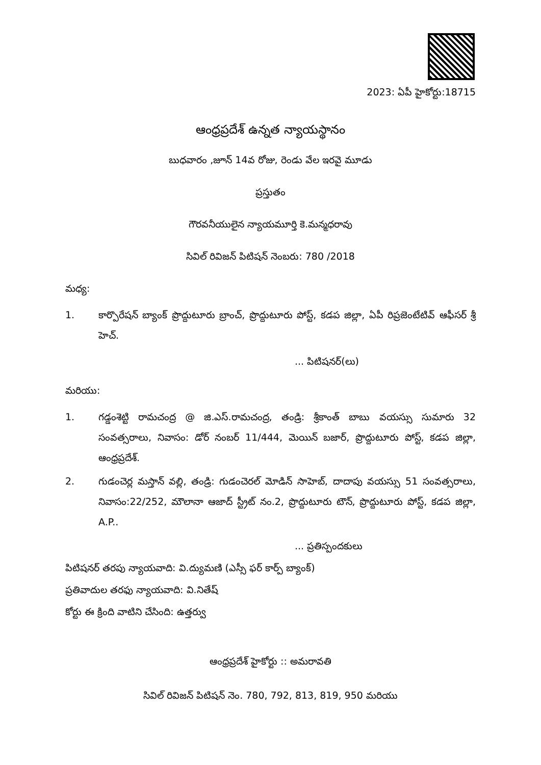2023: ఏపీ హైకోర్టు:18715
ఆంధ్రప్రదేశ్ ఉన్నత న్యాయస్థానం
బుధవారం ,జూన్ 14వ రోజు, రెండు వేల ఇరవై మూడు
ప్రస్తుతం
గౌరవనీయులైన న్యాయమూర్తి కె.మన్మధరావు
సివిల్ రివిజన్ పిటిషన్ నెంబరు: 780 /2018
మధ్య:
1. కార్పొరేషన్ బ్యాంక్ ప్రొద్దుటూరు బ్రాంచ్, ప్రొద్దుటూరు పోస్ట్, కడప జిల్లా, ఏపీ రిప్రజెంటేటివ్ ఆఫీసర్ శ్రీ హెచ్.
... పిటిషనర్(లు)
మరియు:
1. గడ్డంశెట్టి రామచంద్ర @ జి.ఎస్.రామచంద్ర, తండ్రి: శ్రీకాంత్ బాబు వయస్సు సుమారు 32 సంవత్సరాలు, నివాసం: డోర్ నంబర్ 11/444, మెయిన్ బజార్, ప్రొద్దుటూరు పోస్ట్, కడప జిల్లా, ఆంధ్రప్రదేశ్.
2. గుడంచెర్ల మస్తాన్ వల్లి, తండ్రి: గుడంచెరల్ మోడిన్ సాహెబ్, దాదాపు వయస్సు 51 సంవత్సరాలు, నివాసం:22/252, మౌలానా ఆజాద్ స్ట్రీట్ నం.2, ప్రొద్దుటూరు టౌన్, ప్రొద్దుటూరు పోస్ట్, కడప జిల్లా, A.P..
... ప్రతిస్పందకులు
పిటిషనర్ తరపు న్యాయవాది: వి.ద్యుమణి (ఎస్సీ ఫర్ కార్ప్ బ్యాంక్)
ప్రతివాదుల తరఫు న్యాయవాది: వి.నితేష్
కోర్టు ఈ క్రింది వాటిని చేసింది: ఉత్తర్వు
ఆంధ్రప్రదేశ్ హైకోర్టు :: అమరావతి
సివిల్ రివిజన్ పిటిషన్ నెం. 780, 792, 813, 819, 950 మరియు